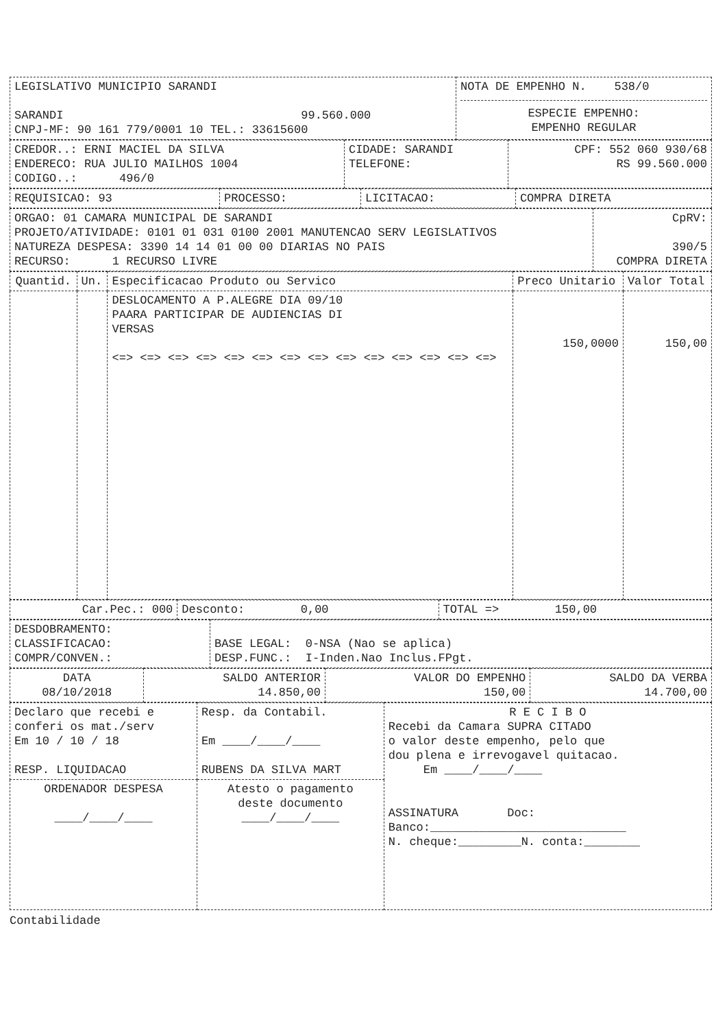| LEGISLATIVO MUNICIPIO SARANDI SARANDI 99.560.000 CNPJ-MF: 90 161 779/0001 10 TEL.: 33615600 | NOTA DE EMPENHO N. 538/0 ESPECIE EMPENHO: EMPENHO REGULAR |
| CREDOR..: ERNI MACIEL DA SILVA ENDERECO: RUA JULIO MAILHOS 1004 CODIGO..: 496/0 | CIDADE: SARANDI TELEFONE: | CPF: 552 060 930/68 RS 99.560.000 |
| REQUISICAO: 93 | PROCESSO: | LICITACAO: | COMPRA DIRETA |
| ORGAO: 01 CAMARA MUNICIPAL DE SARANDI PROJETO/ATIVIDADE: 0101 01 031 0100 2001 MANUTENCAO SERV LEGISLATIVOS NATUREZA DESPESA: 3390 14 14 01 00 00 DIARIAS NO PAIS RECURSO: 1 RECURSO LIVRE | CpRV: 390/5 COMPRA DIRETA |
| Quantid. | Un. | Especificacao Produto ou Servico | Preco Unitario | Valor Total |
| --- | --- | --- | --- | --- |
| | | DESLOCAMENTO A P.ALEGRE DIA 09/10 PAARA PARTICIPAR DE AUDIENCIAS DI VERSAS <=> <=> <=> <=> <=> <=> <=> <=> <=> <=> <=> <=> <=> <=> | 150,0000 | 150,00 |
| Car.Pec.: 000 | Desconto: 0,00 | TOTAL => 150,00 |
| DESDOBRAMENTO: CLASSIFICACAO: COMPR/CONVEN.: | BASE LEGAL: 0-NSA (Nao se aplica) DESP.FUNC.: I-Inden.Nao Inclus.FPgt. |
| DATA 08/10/2018 | SALDO ANTERIOR 14.850,00 | VALOR DO EMPENHO 150,00 | SALDO DA VERBA 14.700,00 |
| Declaro que recebi e conferi os mat./serv Em 10 / 10 / 18 RESP. LIQUIDACAO | Resp. da Contabil. Em ____/____/____ RUBENS DA SILVA MART | R E C I B O Recebi da Camara SUPRA CITADO o valor deste empenho, pelo que dou plena e irrevogavel quitacao. Em ____/____/____ ASSINATURA Doc: Banco:____________________________ N. cheque:_________N. conta:________ |
| ORDENADOR DESPESA ____/____/____ | Atesto o pagamento deste documento ____/____/____ | |
Contabilidade